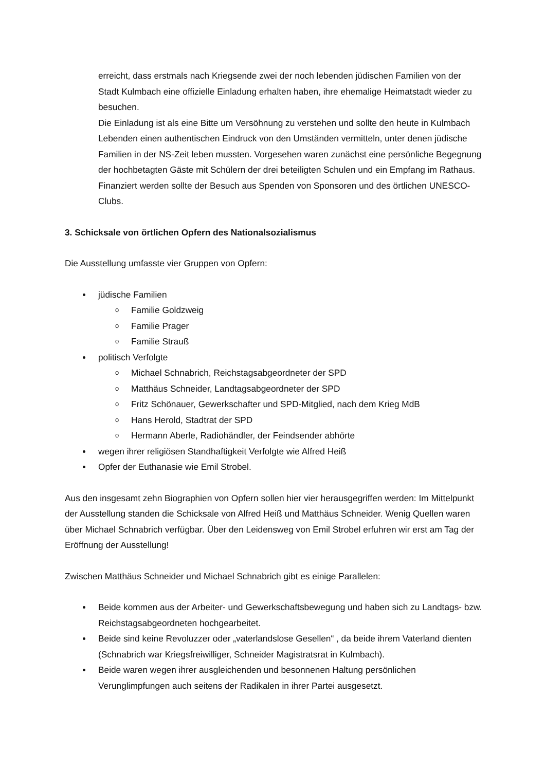erreicht, dass erstmals nach Kriegsende zwei der noch lebenden jüdischen Familien von der Stadt Kulmbach eine offizielle Einladung erhalten haben, ihre ehemalige Heimatstadt wieder zu besuchen.
Die Einladung ist als eine Bitte um Versöhnung zu verstehen und sollte den heute in Kulmbach Lebenden einen authentischen Eindruck von den Umständen vermitteln, unter denen jüdische Familien in der NS-Zeit leben mussten. Vorgesehen waren zunächst eine persönliche Begegnung der hochbetagten Gäste mit Schülern der drei beteiligten Schulen und ein Empfang im Rathaus.
Finanziert werden sollte der Besuch aus Spenden von Sponsoren und des örtlichen UNESCO-Clubs.
3. Schicksale von örtlichen Opfern des Nationalsozialismus
Die Ausstellung umfasste vier Gruppen von Opfern:
jüdische Familien
o Familie Goldzweig
o Familie Prager
o Familie Strauß
politisch Verfolgte
o Michael Schnabrich, Reichstagsabgeordneter der SPD
o Matthäus Schneider, Landtagsabgeordneter der SPD
o Fritz Schönauer, Gewerkschafter und SPD-Mitglied, nach dem Krieg MdB
o Hans Herold, Stadtrat der SPD
o Hermann Aberle, Radiohändler, der Feindsender abhörte
wegen ihrer religiösen Standhaftigkeit Verfolgte wie Alfred Heiß
Opfer der Euthanasie wie Emil Strobel.
Aus den insgesamt zehn Biographien von Opfern sollen hier vier herausgegriffen werden: Im Mittelpunkt der Ausstellung standen die Schicksale von Alfred Heiß und Matthäus Schneider. Wenig Quellen waren über Michael Schnabrich verfügbar. Über den Leidensweg von Emil Strobel erfuhren wir erst am Tag der Eröffnung der Ausstellung!
Zwischen Matthäus Schneider und Michael Schnabrich gibt es einige Parallelen:
Beide kommen aus der Arbeiter- und Gewerkschaftsbewegung und haben sich zu Landtags- bzw. Reichstagsabgeordneten hochgearbeitet.
Beide sind keine Revoluzzer oder „vaterlandslose Gesellen“ , da beide ihrem Vaterland dienten (Schnabrich war Kriegsfreiwilliger, Schneider Magistratsrat in Kulmbach).
Beide waren wegen ihrer ausgleichenden und besonnenen Haltung persönlichen Verunglimpfungen auch seitens der Radikalen in ihrer Partei ausgesetzt.